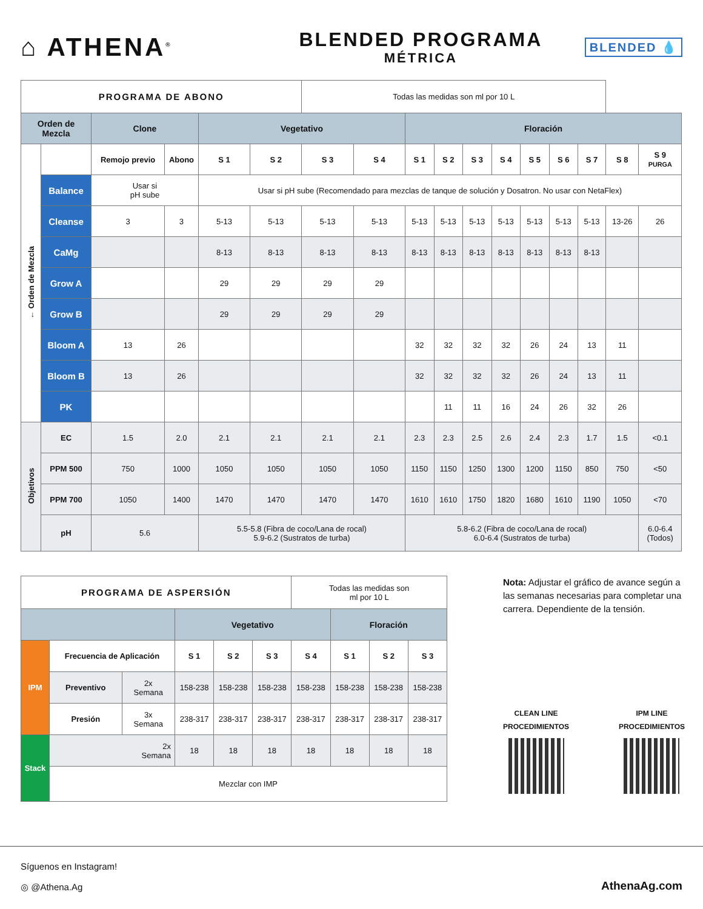⌂ ATHENA<sup>®</sup>
BLENDED PROGRAMA
MÉTRICA
BLENDED 💧
| PROGRAMA DE ABONO | | | | | | Todas las medidas son ml por 10 L | | | | | | | | | | |
| Orden de Mezcla | | Clone | | Vegetativo | | | | Floración | | | | | | | | |
| ← Orden de Mezcla | | Remojo previo | Abono | S 1 | S 2 | S 3 | S 4 | S 1 | S 2 | S 3 | S 4 | S 5 | S 6 | S 7 | S 8 | S 9 PURGA |
| | Balance | Usar si pH sube | | Usar si pH sube (Recomendado para mezclas de tanque de solución y Dosatron. No usar con NetaFlex) | | | | | | | | | | | | |
| | Cleanse | 3 | 3 | 5-13 | 5-13 | 5-13 | 5-13 | 5-13 | 5-13 | 5-13 | 5-13 | 5-13 | 5-13 | 5-13 | 13-26 | 26 |
| | CaMg | | | 8-13 | 8-13 | 8-13 | 8-13 | 8-13 | 8-13 | 8-13 | 8-13 | 8-13 | 8-13 | 8-13 | | |
| | Grow A | | | 29 | 29 | 29 | 29 | | | | | | | | | |
| | Grow B | | | 29 | 29 | 29 | 29 | | | | | | | | | |
| | Bloom A | 13 | 26 | | | | | 32 | 32 | 32 | 32 | 26 | 24 | 13 | 11 | |
| | Bloom B | 13 | 26 | | | | | 32 | 32 | 32 | 32 | 26 | 24 | 13 | 11 | |
| | PK | | | | | | | | 11 | 11 | 16 | 24 | 26 | 32 | 26 | |
| Objetivos | EC | 1.5 | 2.0 | 2.1 | 2.1 | 2.1 | 2.1 | 2.3 | 2.3 | 2.5 | 2.6 | 2.4 | 2.3 | 1.7 | 1.5 | <0.1 |
| | PPM 500 | 750 | 1000 | 1050 | 1050 | 1050 | 1050 | 1150 | 1150 | 1250 | 1300 | 1200 | 1150 | 850 | 750 | <50 |
| | PPM 700 | 1050 | 1400 | 1470 | 1470 | 1470 | 1470 | 1610 | 1610 | 1750 | 1820 | 1680 | 1610 | 1190 | 1050 | <70 |
| | pH | 5.6 | | 5.5-5.8 (Fibra de coco/Lana de rocal) 5.9-6.2 (Sustratos de turba) | | | | 5.8-6.2 (Fibra de coco/Lana de rocal) 6.0-6.4 (Sustratos de turba) | | | | | | | | 6.0-6.4 (Todos) |
| PROGRAMA DE ASPERSIÓN | | | | | | Todas las medidas son ml por 10 L | | | |
| | | | Vegetativo | | | | Floración | | |
| IPM | Frecuencia de Aplicación | | S 1 | S 2 | S 3 | S 4 | S 1 | S 2 | S 3 |
| | Preventivo | 2x Semana | 158-238 | 158-238 | 158-238 | 158-238 | 158-238 | 158-238 | 158-238 |
| | Presión | 3x Semana | 238-317 | 238-317 | 238-317 | 238-317 | 238-317 | 238-317 | 238-317 |
| Stack | 2x Semana | | 18 | 18 | 18 | 18 | 18 | 18 | 18 |
| | Mezclar con IMP | | | | | | | | |
Nota: Adjustar el gráfico de avance según a las semanas necesarias para completar una carrera. Dependiente de la tensión.
CLEAN LINE
PROCEDIMIENTOS
IPM LINE
PROCEDIMIENTOS
Síguenos en Instagram!
◎ @Athena.Ag
AthenaAg.com